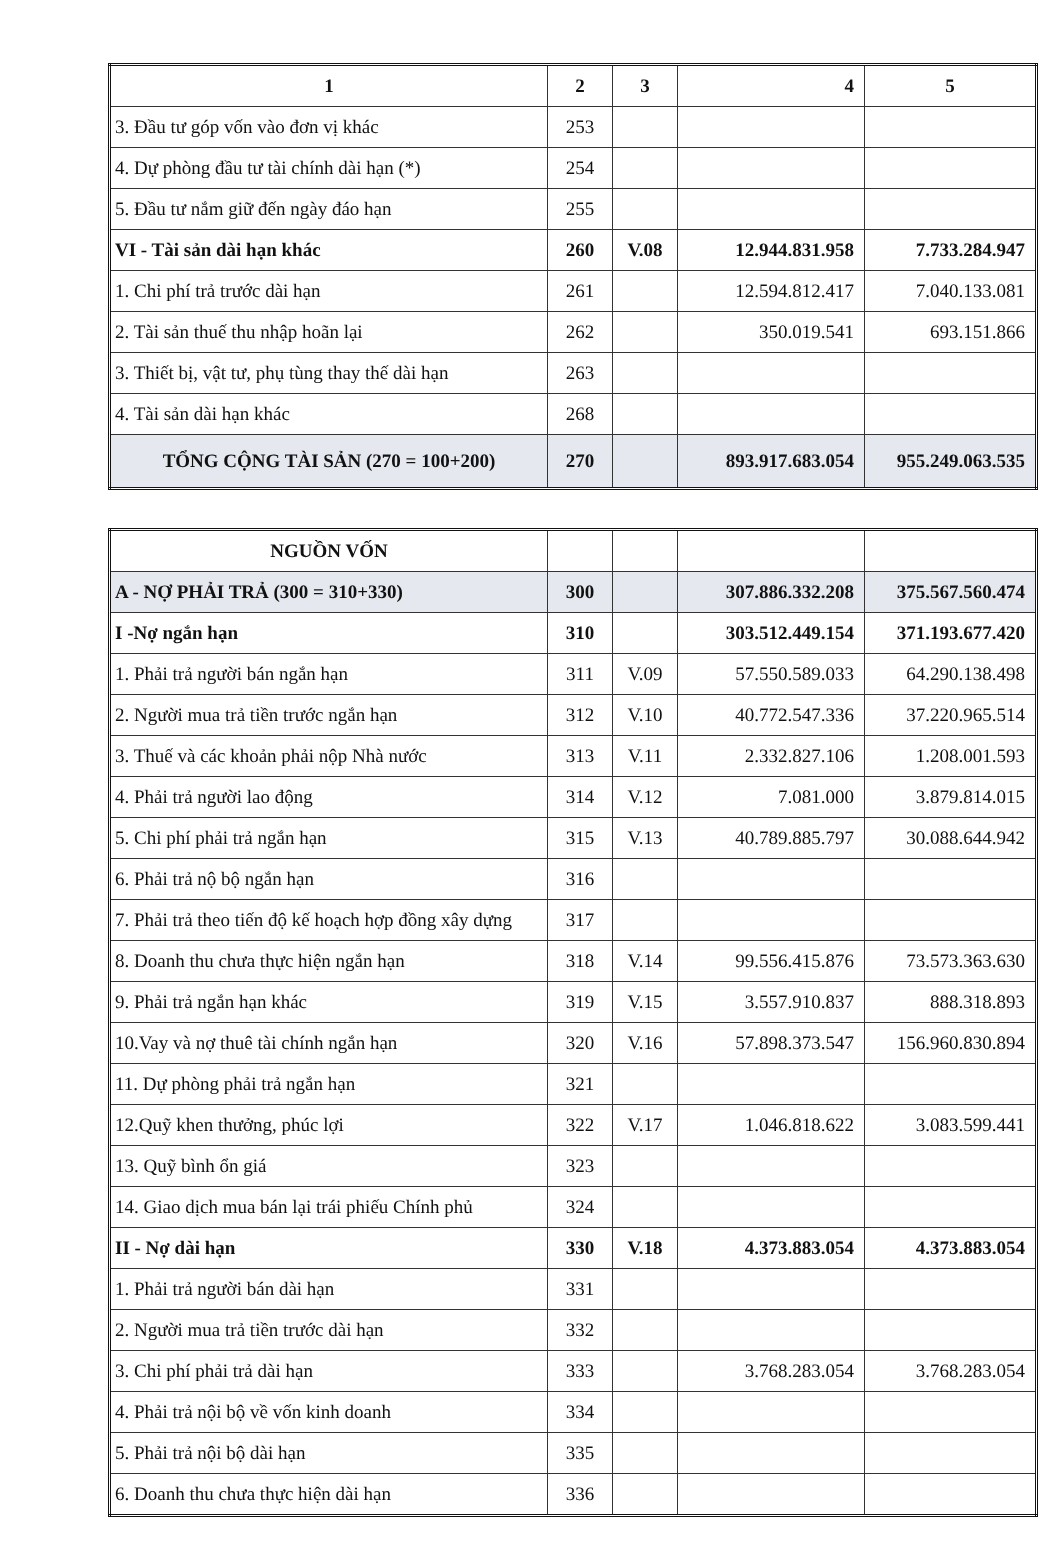| 1 | 2 | 3 | 4 | 5 |
| --- | --- | --- | --- | --- |
| 3. Đầu tư góp vốn vào đơn vị khác | 253 | | | |
| 4. Dự phòng đầu tư tài chính dài hạn (*) | 254 | | | |
| 5. Đầu tư nắm giữ đến ngày đáo hạn | 255 | | | |
| VI - Tài sản dài hạn khác | 260 | V.08 | 12.944.831.958 | 7.733.284.947 |
| 1. Chi phí trả trước dài hạn | 261 | | 12.594.812.417 | 7.040.133.081 |
| 2. Tài sản thuế thu nhập hoãn lại | 262 | | 350.019.541 | 693.151.866 |
| 3. Thiết bị, vật tư, phụ tùng thay thế dài hạn | 263 | | | |
| 4. Tài sản dài hạn khác | 268 | | | |
| TỔNG CỘNG TÀI SẢN (270 = 100+200) | 270 | | 893.917.683.054 | 955.249.063.535 |
| NGUỒN VỐN | | | | |
| A - NỢ PHẢI TRẢ (300 = 310+330) | 300 | | 307.886.332.208 | 375.567.560.474 |
| I -Nợ ngắn hạn | 310 | | 303.512.449.154 | 371.193.677.420 |
| 1. Phải trả người bán ngắn hạn | 311 | V.09 | 57.550.589.033 | 64.290.138.498 |
| 2. Người mua trả tiền trước ngắn hạn | 312 | V.10 | 40.772.547.336 | 37.220.965.514 |
| 3. Thuế và các khoản phải nộp Nhà nước | 313 | V.11 | 2.332.827.106 | 1.208.001.593 |
| 4. Phải trả người lao động | 314 | V.12 | 7.081.000 | 3.879.814.015 |
| 5. Chi phí phải trả ngắn hạn | 315 | V.13 | 40.789.885.797 | 30.088.644.942 |
| 6. Phải trả nộ bộ ngắn hạn | 316 | | | |
| 7. Phải trả theo tiến độ kế hoạch hợp đồng xây dựng | 317 | | | |
| 8. Doanh thu chưa thực hiện ngắn hạn | 318 | V.14 | 99.556.415.876 | 73.573.363.630 |
| 9. Phải trả ngắn hạn khác | 319 | V.15 | 3.557.910.837 | 888.318.893 |
| 10.Vay và nợ thuê tài chính ngắn hạn | 320 | V.16 | 57.898.373.547 | 156.960.830.894 |
| 11. Dự phòng phải trả ngắn hạn | 321 | | | |
| 12.Quỹ khen thưởng, phúc lợi | 322 | V.17 | 1.046.818.622 | 3.083.599.441 |
| 13. Quỹ bình ổn giá | 323 | | | |
| 14. Giao dịch mua bán lại trái phiếu Chính phủ | 324 | | | |
| II - Nợ dài hạn | 330 | V.18 | 4.373.883.054 | 4.373.883.054 |
| 1. Phải trả người bán dài hạn | 331 | | | |
| 2. Người mua trả tiền trước dài hạn | 332 | | | |
| 3. Chi phí phải trả dài hạn | 333 | | 3.768.283.054 | 3.768.283.054 |
| 4. Phải trả nội bộ về vốn kinh doanh | 334 | | | |
| 5. Phải trả nội bộ dài hạn | 335 | | | |
| 6. Doanh thu chưa thực hiện dài hạn | 336 | | | |